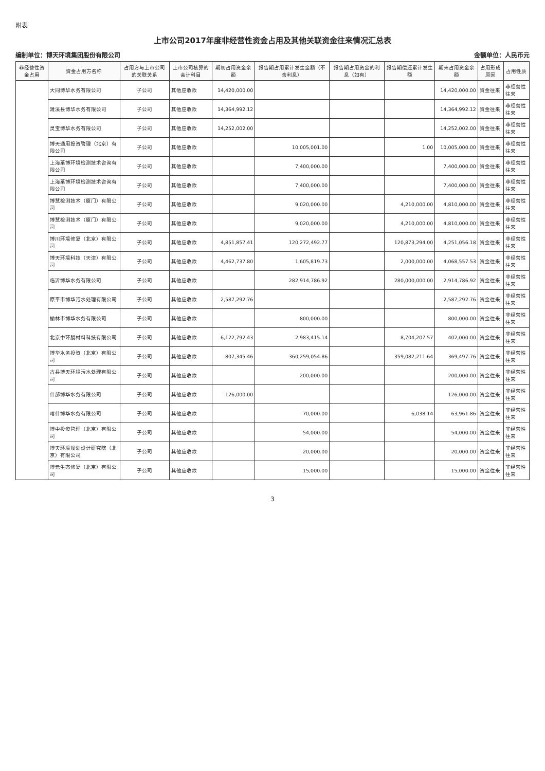附表
上市公司2017年度非经营性资金占用及其他关联资金往来情况汇总表
编制单位：博天环境集团股份有限公司 金额单位：人民币元
| 非经营性资金占用 | 资金占用方名称 | 占用方与上市公司的关联关系 | 上市公司核算的会计科目 | 期初占用资金余额 | 报告期占用累计发生金额（不含利息） | 报告期占用资金的利息（如有） | 报告期偿还累计发生额 | 期末占用资金余额 | 占用形成原因 | 占用性质 |
| --- | --- | --- | --- | --- | --- | --- | --- | --- | --- | --- |
| | 大同博华水务有限公司 | 子公司 | 其他应收款 | 14,420,000.00 | | | | 14,420,000.00 | 资金往来 | 非经营性往来 |
| | 濉溪县博华水务有限公司 | 子公司 | 其他应收款 | 14,364,992.12 | | | | 14,364,992.12 | 资金往来 | 非经营性往来 |
| | 灵宝博华水务有限公司 | 子公司 | 其他应收款 | 14,252,002.00 | | | | 14,252,002.00 | 资金往来 | 非经营性往来 |
| | 博天通用投资管理（北京）有限公司 | 子公司 | 其他应收款 | | 10,005,001.00 | | 1.00 | 10,005,000.00 | 资金往来 | 非经营性往来 |
| | 上海莱博环境检测技术咨询有限公司 | 子公司 | 其他应收款 | | 7,400,000.00 | | | 7,400,000.00 | 资金往来 | 非经营性往来 |
| | 上海莱博环境检测技术咨询有限公司 | 子公司 | 其他应收款 | | 7,400,000.00 | | | 7,400,000.00 | 资金往来 | 非经营性往来 |
| | 博慧检测技术（厦门）有限公司 | 子公司 | 其他应收款 | | 9,020,000.00 | | 4,210,000.00 | 4,810,000.00 | 资金往来 | 非经营性往来 |
| | 博慧检测技术（厦门）有限公司 | 子公司 | 其他应收款 | | 9,020,000.00 | | 4,210,000.00 | 4,810,000.00 | 资金往来 | 非经营性往来 |
| | 博川环境修复（北京）有限公司 | 子公司 | 其他应收款 | 4,851,857.41 | 120,272,492.77 | | 120,873,294.00 | 4,251,056.18 | 资金往来 | 非经营性往来 |
| | 博天环境科技（天津）有限公司 | 子公司 | 其他应收款 | 4,462,737.80 | 1,605,819.73 | | 2,000,000.00 | 4,068,557.53 | 资金往来 | 非经营性往来 |
| | 临沂博华水务有限公司 | 子公司 | 其他应收款 | | 282,914,786.92 | | 280,000,000.00 | 2,914,786.92 | 资金往来 | 非经营性往来 |
| | 原平市博华污水处理有限公司 | 子公司 | 其他应收款 | 2,587,292.76 | | | | 2,587,292.76 | 资金往来 | 非经营性往来 |
| | 榆林市博华水务有限公司 | 子公司 | 其他应收款 | | 800,000.00 | | | 800,000.00 | 资金往来 | 非经营性往来 |
| | 北京中环膜材料科技有限公司 | 子公司 | 其他应收款 | 6,122,792.43 | 2,983,415.14 | | 8,704,207.57 | 402,000.00 | 资金往来 | 非经营性往来 |
| | 博华水务投资（北京）有限公司 | 子公司 | 其他应收款 | -807,345.46 | 360,259,054.86 | | 359,082,211.64 | 369,497.76 | 资金往来 | 非经营性往来 |
| | 古县博天环境污水处理有限公司 | 子公司 | 其他应收款 | | 200,000.00 | | | 200,000.00 | 资金往来 | 非经营性往来 |
| | 什邡博华水务有限公司 | 子公司 | 其他应收款 | 126,000.00 | | | | 126,000.00 | 资金往来 | 非经营性往来 |
| | 喀什博华水务有限公司 | 子公司 | 其他应收款 | | 70,000.00 | | 6,038.14 | 63,961.86 | 资金往来 | 非经营性往来 |
| | 博中投资管理（北京）有限公司 | 子公司 | 其他应收款 | | 54,000.00 | | | 54,000.00 | 资金往来 | 非经营性往来 |
| | 博天环境规划设计研究院（北京）有限公司 | 子公司 | 其他应收款 | | 20,000.00 | | | 20,000.00 | 资金往来 | 非经营性往来 |
| | 博元生态修复（北京）有限公司 | 子公司 | 其他应收款 | | 15,000.00 | | | 15,000.00 | 资金往来 | 非经营性往来 |
3